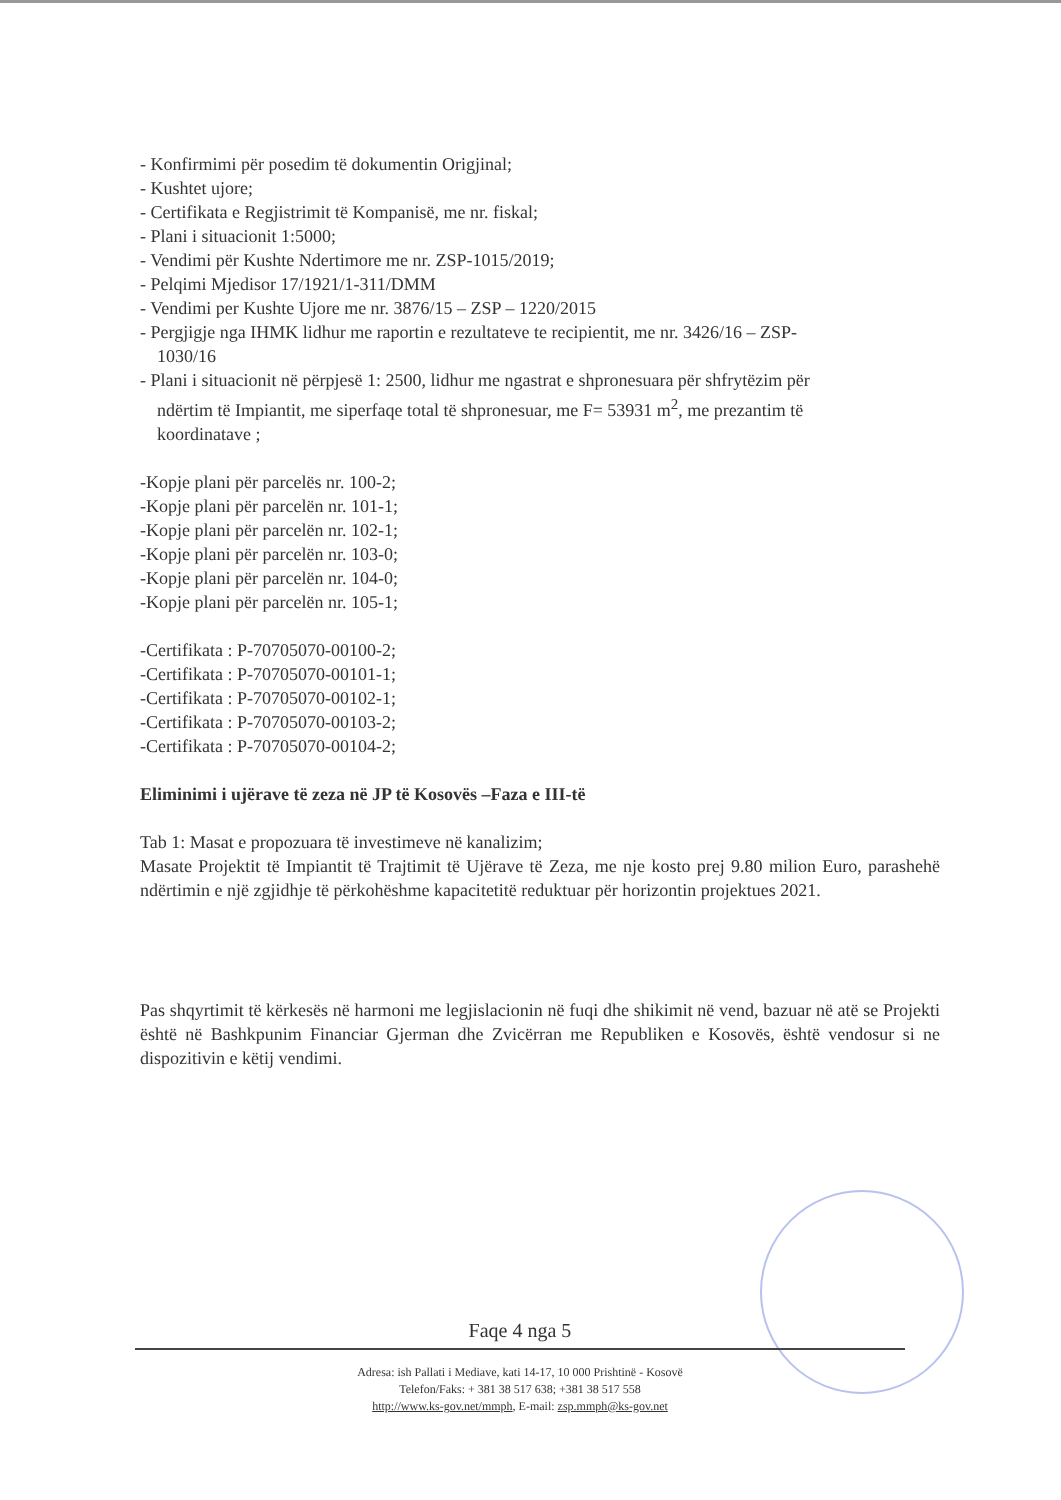- Konfirmimi për posedim të dokumentin Origjinal;
- Kushtet ujore;
- Certifikata e Regjistrimit të Kompanisë, me nr. fiskal;
- Plani i situacionit 1:5000;
- Vendimi për Kushte Ndertimore me nr. ZSP-1015/2019;
- Pelqimi Mjedisor 17/1921/1-311/DMM
- Vendimi per Kushte Ujore me nr. 3876/15 – ZSP – 1220/2015
- Pergjigje nga IHMK lidhur me raportin e rezultateve te recipientit, me nr. 3426/16 – ZSP-
1030/16
- Plani i situacionit në përpjesë 1: 2500, lidhur me ngastrat e shpronesuara për shfrytëzim për
ndërtim të Impiantit, me siperfaqe total të shpronesuar, me F= 53931 m<sup>2</sup>, me prezantim të
koordinatave ;
-Kopje plani për parcelës nr. 100-2;
-Kopje plani për parcelën nr. 101-1;
-Kopje plani për parcelën nr. 102-1;
-Kopje plani për parcelën nr. 103-0;
-Kopje plani për parcelën nr. 104-0;
-Kopje plani për parcelën nr. 105-1;
-Certifikata : P-70705070-00100-2;
-Certifikata : P-70705070-00101-1;
-Certifikata : P-70705070-00102-1;
-Certifikata : P-70705070-00103-2;
-Certifikata : P-70705070-00104-2;
Eliminimi i ujërave të zeza në JP të Kosovës –Faza e III-të
Tab 1: Masat e propozuara të investimeve në kanalizim;
Masate Projektit të Impiantit të Trajtimit të Ujërave të Zeza, me nje kosto prej 9.80 milion Euro, parashehë ndërtimin e një zgjidhje të përkohëshme kapacitetitë reduktuar për horizontin projektues 2021.
Pas shqyrtimit të kërkesës në harmoni me legjislacionin në fuqi dhe shikimit në vend, bazuar në atë se Projekti është në Bashkpunim Financiar Gjerman dhe Zvicërran me Republiken e Kosovës, është vendosur si ne dispozitivin e këtij vendimi.
Faqe 4 nga 5
Adresa: ish Pallati i Mediave, kati 14-17, 10 000 Prishtinë - Kosovë
Telefon/Faks: + 381 38 517 638; +381 38 517 558
http://www.ks-gov.net/mmph, E-mail: zsp.mmph@ks-gov.net